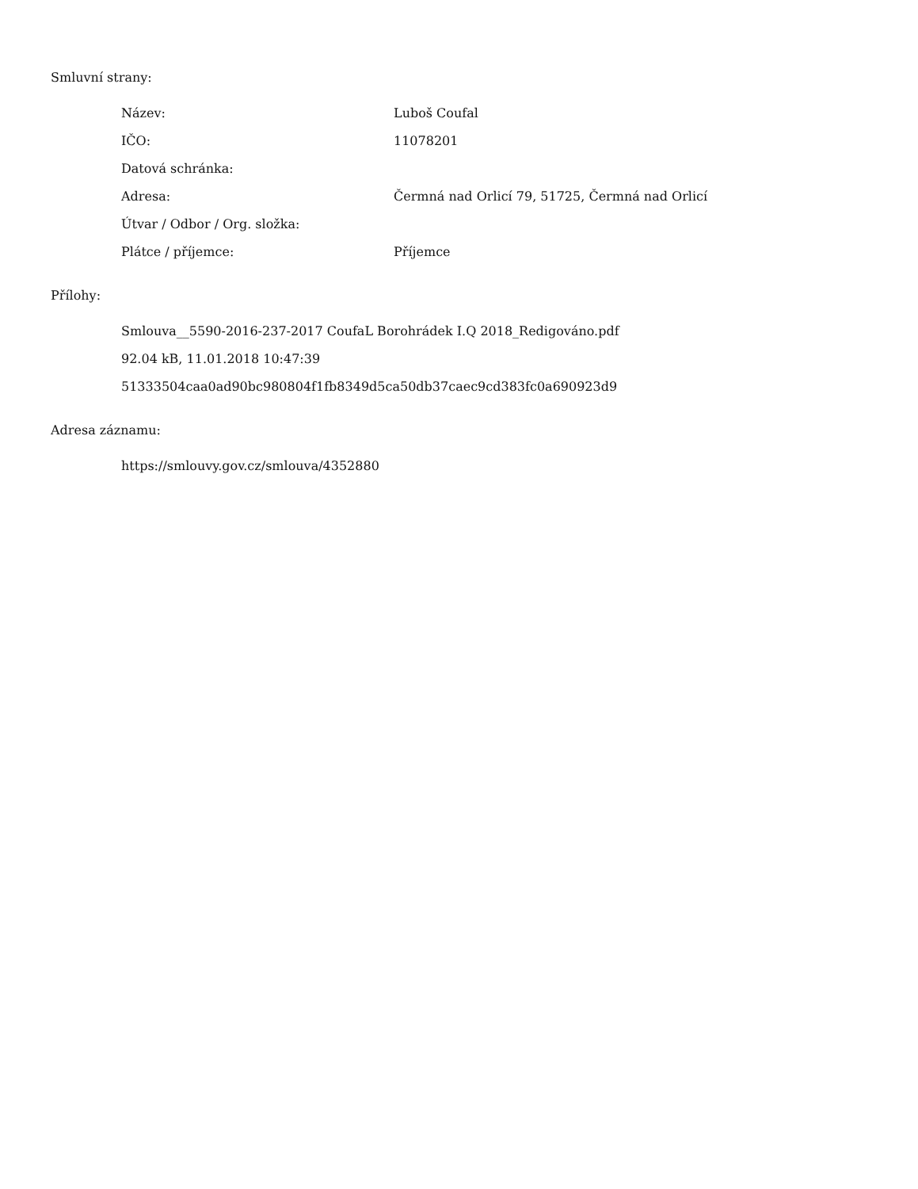Smluvní strany:
| Název: | Luboš Coufal |
| IČO: | 11078201 |
| Datová schránka: | |
| Adresa: | Čermná nad Orlicí 79, 51725, Čermná nad Orlicí |
| Útvar / Odbor / Org. složka: | |
| Plátce / příjemce: | Příjemce |
Přílohy:
Smlouva__5590-2016-237-2017 CoufaL Borohrádek I.Q 2018_Redigováno.pdf
92.04 kB, 11.01.2018 10:47:39
51333504caa0ad90bc980804f1fb8349d5ca50db37caec9cd383fc0a690923d9
Adresa záznamu:
https://smlouvy.gov.cz/smlouva/4352880